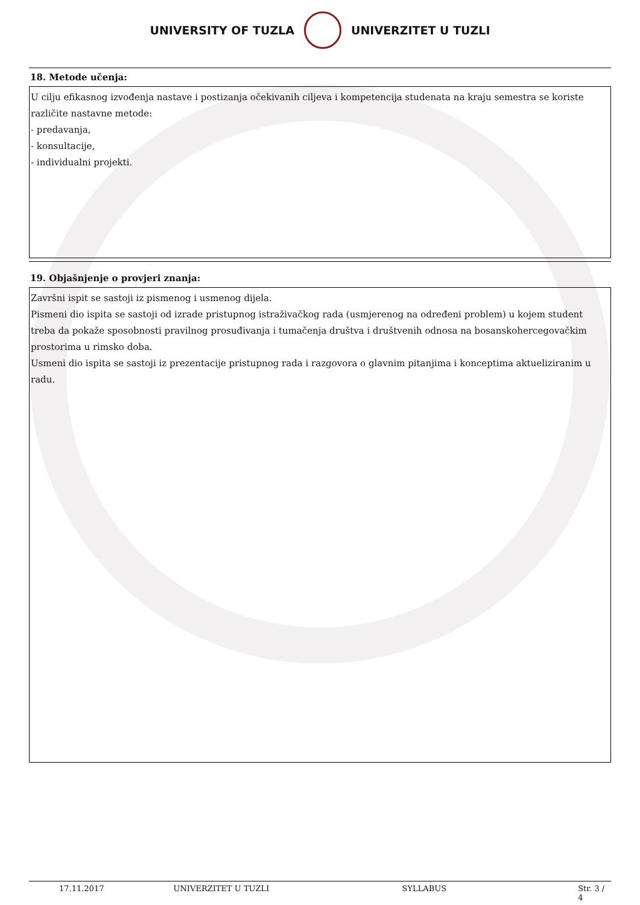UNIVERSITY OF TUZLA UNIVERZITET U TUZLI
18. Metode učenja:
U cilju efikasnog izvođenja nastave i postizanja očekivanih ciljeva i kompetencija studenata na kraju semestra se koriste različite nastavne metode:
- predavanja,
- konsultacije,
- individualni projekti.
19. Objašnjenje o provjeri znanja:
Završni ispit se sastoji iz pismenog i usmenog dijela.
Pismeni dio ispita se sastoji od izrade pristupnog istraživačkog rada (usmjerenog na određeni problem) u kojem student treba da pokaže sposobnosti pravilnog prosuđivanja i tumačenja društva i društvenih odnosa na bosanskohercegovačkim prostorima u rimsko doba.
Usmeni dio ispita se sastoji iz prezentacije pristupnog rada i razgovora o glavnim pitanjima i konceptima aktueliziranim u radu.
17.11.2017 UNIVERZITET U TUZLI SYLLABUS Str. 3 / 4